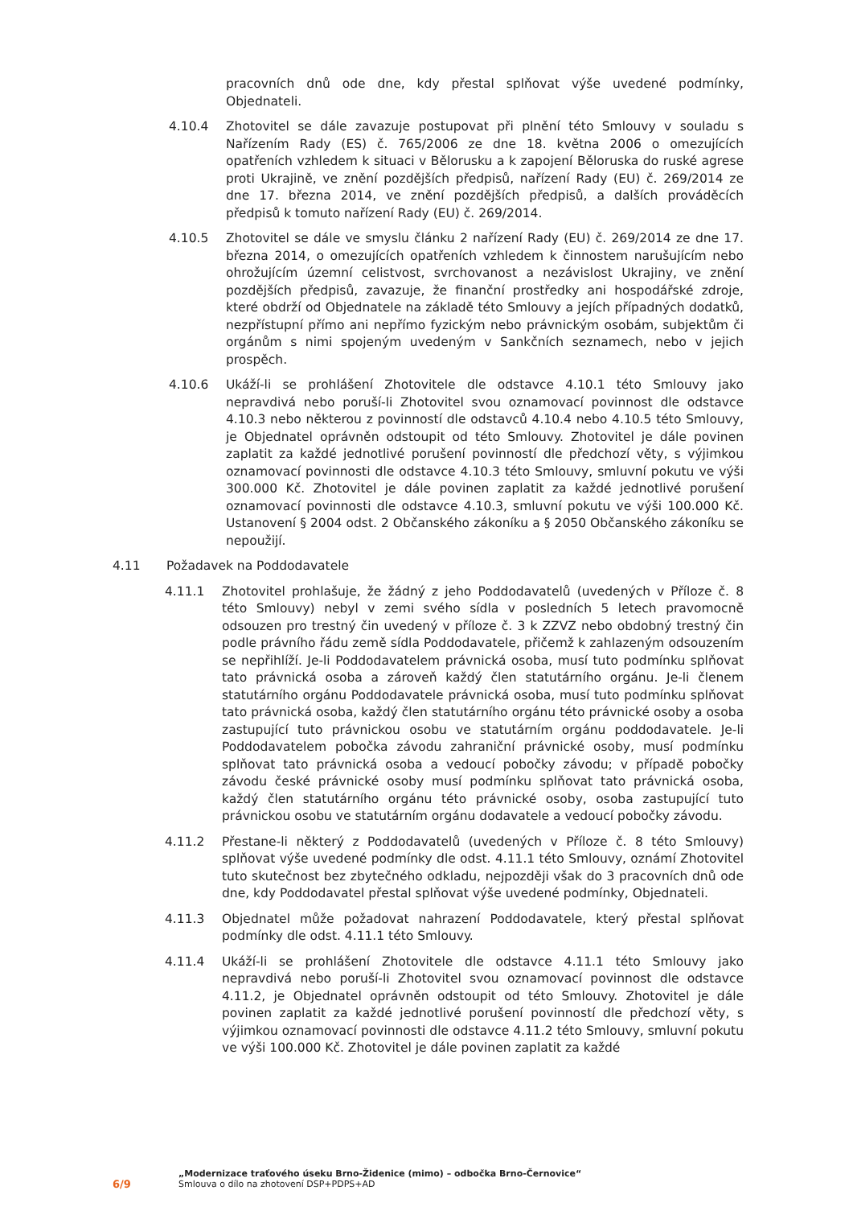pracovních dnů ode dne, kdy přestal splňovat výše uvedené podmínky, Objednateli.
4.10.4 Zhotovitel se dále zavazuje postupovat při plnění této Smlouvy v souladu s Nařízením Rady (ES) č. 765/2006 ze dne 18. května 2006 o omezujících opatřeních vzhledem k situaci v Bělorusku a k zapojení Běloruska do ruské agrese proti Ukrajině, ve znění pozdějších předpisů, nařízení Rady (EU) č. 269/2014 ze dne 17. března 2014, ve znění pozdějších předpisů, a dalších prováděcích předpisů k tomuto nařízení Rady (EU) č. 269/2014.
4.10.5 Zhotovitel se dále ve smyslu článku 2 nařízení Rady (EU) č. 269/2014 ze dne 17. března 2014, o omezujících opatřeních vzhledem k činnostem narušujícím nebo ohrožujícím územní celistvost, svrchovanost a nezávislost Ukrajiny, ve znění pozdějších předpisů, zavazuje, že finanční prostředky ani hospodářské zdroje, které obdrží od Objednatele na základě této Smlouvy a jejích případných dodatků, nezpřístupní přímo ani nepřímo fyzickým nebo právnickým osobám, subjektům či orgánům s nimi spojeným uvedeným v Sankčních seznamech, nebo v jejich prospěch.
4.10.6 Ukáží-li se prohlášení Zhotovitele dle odstavce 4.10.1 této Smlouvy jako nepravdivá nebo poruší-li Zhotovitel svou oznamovací povinnost dle odstavce 4.10.3 nebo některou z povinností dle odstavců 4.10.4 nebo 4.10.5 této Smlouvy, je Objednatel oprávněn odstoupit od této Smlouvy. Zhotovitel je dále povinen zaplatit za každé jednotlivé porušení povinností dle předchozí věty, s výjimkou oznamovací povinnosti dle odstavce 4.10.3 této Smlouvy, smluvní pokutu ve výši 300.000 Kč. Zhotovitel je dále povinen zaplatit za každé jednotlivé porušení oznamovací povinnosti dle odstavce 4.10.3, smluvní pokutu ve výši 100.000 Kč. Ustanovení § 2004 odst. 2 Občanského zákoníku a § 2050 Občanského zákoníku se nepoužijí.
4.11 Požadavek na Poddodavatele
4.11.1 Zhotovitel prohlašuje, že žádný z jeho Poddodavatelů (uvedených v Příloze č. 8 této Smlouvy) nebyl v zemi svého sídla v posledních 5 letech pravomocně odsouzen pro trestný čin uvedený v příloze č. 3 k ZZVZ nebo obdobný trestný čin podle právního řádu země sídla Poddodavatele, přičemž k zahlazeným odsouzením se nepřihlíží. Je-li Poddodavatelem právnická osoba, musí tuto podmínku splňovat tato právnická osoba a zároveň každý člen statutárního orgánu. Je-li členem statutárního orgánu Poddodavatele právnická osoba, musí tuto podmínku splňovat tato právnická osoba, každý člen statutárního orgánu této právnické osoby a osoba zastupující tuto právnickou osobu ve statutárním orgánu poddodavatele. Je-li Poddodavatelem pobočka závodu zahraniční právnické osoby, musí podmínku splňovat tato právnická osoba a vedoucí pobočky závodu; v případě pobočky závodu české právnické osoby musí podmínku splňovat tato právnická osoba, každý člen statutárního orgánu této právnické osoby, osoba zastupující tuto právnickou osobu ve statutárním orgánu dodavatele a vedoucí pobočky závodu.
4.11.2 Přestane-li některý z Poddodavatelů (uvedených v Příloze č. 8 této Smlouvy) splňovat výše uvedené podmínky dle odst. 4.11.1 této Smlouvy, oznámí Zhotovitel tuto skutečnost bez zbytečného odkladu, nejpozději však do 3 pracovních dnů ode dne, kdy Poddodavatel přestal splňovat výše uvedené podmínky, Objednateli.
4.11.3 Objednatel může požadovat nahrazení Poddodavatele, který přestal splňovat podmínky dle odst. 4.11.1 této Smlouvy.
4.11.4 Ukáží-li se prohlášení Zhotovitele dle odstavce 4.11.1 této Smlouvy jako nepravdivá nebo poruší-li Zhotovitel svou oznamovací povinnost dle odstavce 4.11.2, je Objednatel oprávněn odstoupit od této Smlouvy. Zhotovitel je dále povinen zaplatit za každé jednotlivé porušení povinností dle předchozí věty, s výjimkou oznamovací povinnosti dle odstavce 4.11.2 této Smlouvy, smluvní pokutu ve výši 100.000 Kč. Zhotovitel je dále povinen zaplatit za každé
6/9 „Modernizace traťového úseku Brno-Židenice (mimo) – odbočka Brno-Černovice“
Smlouva o dílo na zhotovení DSP+PDPS+AD